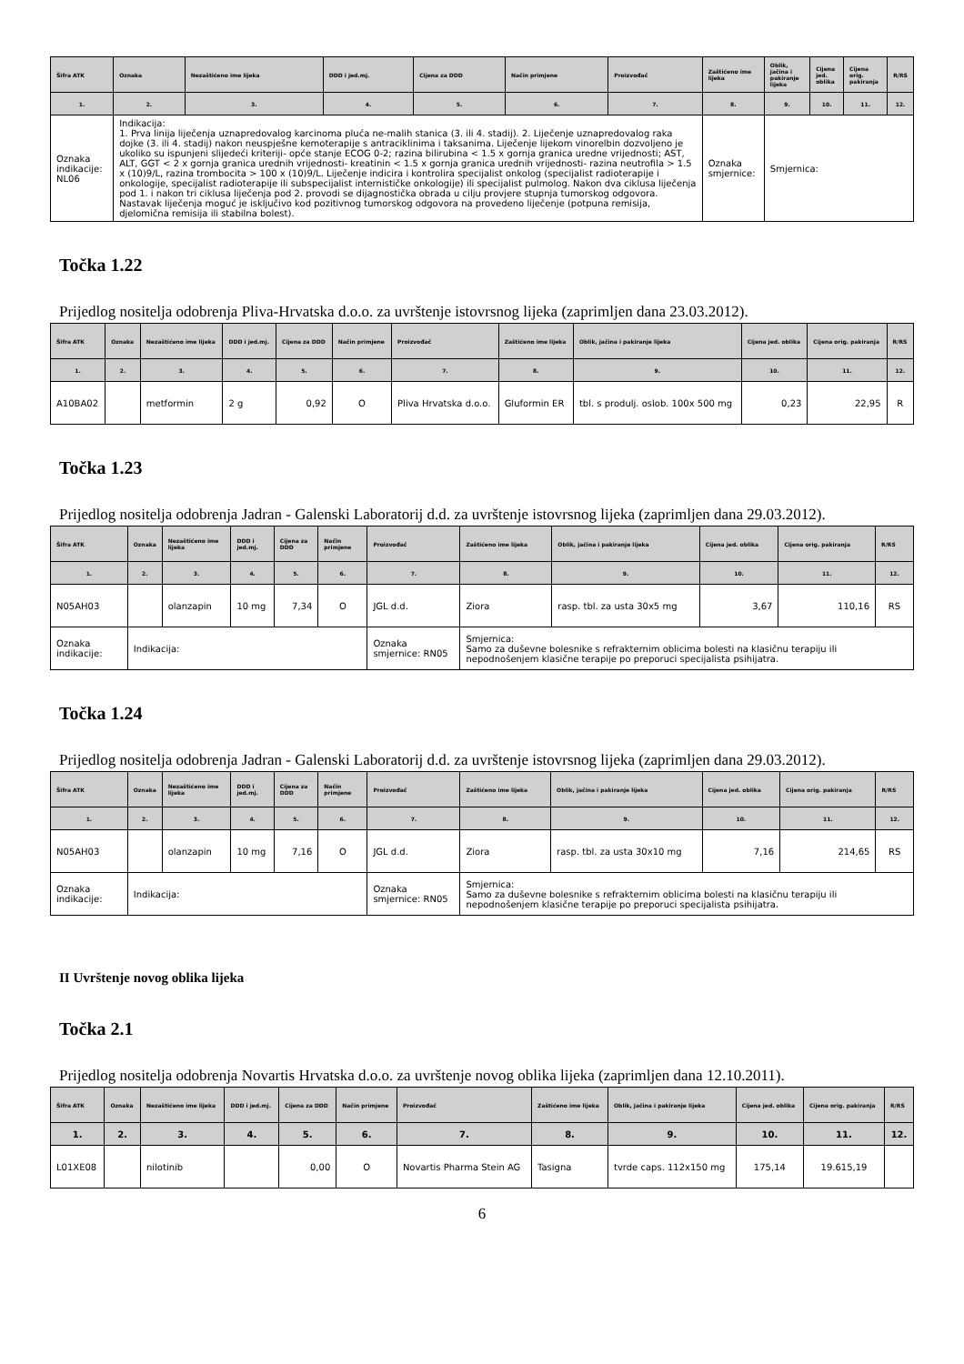| Šifra ATK | Oznaka | Nezaštićeno ime lijeka | DDD i jed.mj. | Cijena za DDD | Način primjene | Proizvođač | Zaštićeno ime lijeka | Oblik, jačina i pakiranje lijeka | Cijena jed. oblika | Cijena orig. pakiranja | R/RS |
| --- | --- | --- | --- | --- | --- | --- | --- | --- | --- | --- | --- |
| 1. | 2. | 3. | 4. | 5. | 6. | 7. | 8. | 9. | 10. | 11. | 12. |
| Oznaka indikacije: NL06 | Indikacija: 1. Prva linija liječenja uznapredovalog karcinoma pluća ne-malih stanica (3. ili 4. stadij). 2. Liječenje uznapredovalog raka dojke (3. ili 4. stadij) nakon neuspješne kemoterapije s antraciklinima i taksanima. Liječenje lijekom vinorelbin dozvoljeno je ukoliko su ispunjeni slijedeći kriteriji- opće stanje ECOG 0-2; razina bilirubina < 1.5 x gornja granica uredne vrijednosti; AST, ALT, GGT < 2 x gornja granica urednih vrijednosti- kreatinin < 1.5 x gornja granica urednih vrijednosti- razina neutrofila > 1.5 x (10)9/L, razina trombocita > 100 x (10)9/L. Liječenje indicira i kontrolira specijalist onkolog (specijalist radioterapije i onkologije, specijalist radioterapije ili subspecijalist internističke onkologije) ili specijalist pulmolog. Nakon dva ciklusa liječenja pod 1. i nakon tri ciklusa liječenja pod 2. provodi se dijagnostička obrada u cilju provjere stupnja tumorskog odgovora. Nastavak liječenja moguć je isključivo kod pozitivnog tumorskog odgovora na provedeno liječenje (potpuna remisija, djelomična remisija ili stabilna bolest). | | | | | | Oznaka smjernice: | Smjernica: | | | |
Točka 1.22
Prijedlog nositelja odobrenja Pliva-Hrvatska d.o.o. za uvrštenje istovrsnog lijeka (zaprimljen dana 23.03.2012).
| Šifra ATK | Oznaka | Nezaštićeno ime lijeka | DDD i jed.mj. | Cijena za DDD | Način primjene | Proizvođač | Zaštićeno ime lijeka | Oblik, jačina i pakiranje lijeka | Cijena jed. oblika | Cijena orig. pakiranja | R/RS |
| --- | --- | --- | --- | --- | --- | --- | --- | --- | --- | --- | --- |
| 1. | 2. | 3. | 4. | 5. | 6. | 7. | 8. | 9. | 10. | 11. | 12. |
| A10BA02 | | metformin | 2 g | 0,92 | O | Pliva Hrvatska d.o.o. | Gluformin ER | tbl. s produlj. oslob. 100x 500 mg | 0,23 | 22,95 | R |
Točka 1.23
Prijedlog nositelja odobrenja Jadran - Galenski Laboratorij d.d. za uvrštenje istovrsnog lijeka (zaprimljen dana 29.03.2012).
| Šifra ATK | Oznaka | Nezaštićeno ime lijeka | DDD i jed.mj. | Cijena za DDD | Način primjene | Proizvođač | Zaštićeno ime lijeka | Oblik, jačina i pakiranje lijeka | Cijena jed. oblika | Cijena orig. pakiranja | R/RS |
| --- | --- | --- | --- | --- | --- | --- | --- | --- | --- | --- | --- |
| 1. | 2. | 3. | 4. | 5. | 6. | 7. | 8. | 9. | 10. | 11. | 12. |
| N05AH03 | | olanzapin | 10 mg | 7,34 | O | JGL d.d. | Ziora | rasp. tbl. za usta 30x5 mg | 3,67 | 110,16 | RS |
| Oznaka indikacije: | Indikacija: | | | | | Oznaka smjernice: RN05 | Smjernica: Samo za duševne bolesnike s refrakternim oblicima bolesti na klasičnu terapiju ili nepodnošenjem klasične terapije po preporuci specijalista psihijatra. | | | | |
Točka 1.24
Prijedlog nositelja odobrenja Jadran - Galenski Laboratorij d.d. za uvrštenje istovrsnog lijeka (zaprimljen dana 29.03.2012).
| Šifra ATK | Oznaka | Nezaštićeno ime lijeka | DDD i jed.mj. | Cijena za DDD | Način primjene | Proizvođač | Zaštićeno ime lijeka | Oblik, jačina i pakiranje lijeka | Cijena jed. oblika | Cijena orig. pakiranja | R/RS |
| --- | --- | --- | --- | --- | --- | --- | --- | --- | --- | --- | --- |
| 1. | 2. | 3. | 4. | 5. | 6. | 7. | 8. | 9. | 10. | 11. | 12. |
| N05AH03 | | olanzapin | 10 mg | 7,16 | O | JGL d.d. | Ziora | rasp. tbl. za usta 30x10 mg | 7,16 | 214,65 | RS |
| Oznaka indikacije: | Indikacija: | | | | | Oznaka smjernice: RN05 | Smjernica: Samo za duševne bolesnike s refrakternim oblicima bolesti na klasičnu terapiju ili nepodnošenjem klasične terapije po preporuci specijalista psihijatra. | | | | |
II Uvrštenje novog oblika lijeka
Točka 2.1
Prijedlog nositelja odobrenja Novartis Hrvatska d.o.o. za uvrštenje novog oblika lijeka (zaprimljen dana 12.10.2011).
| Šifra ATK | Oznaka | Nezaštićeno ime lijeka | DDD i jed.mj. | Cijena za DDD | Način primjene | Proizvođač | Zaštićeno ime lijeka | Oblik, jačina i pakiranje lijeka | Cijena jed. oblika | Cijena orig. pakiranja | R/RS |
| --- | --- | --- | --- | --- | --- | --- | --- | --- | --- | --- | --- |
| 1. | 2. | 3. | 4. | 5. | 6. | 7. | 8. | 9. | 10. | 11. | 12. |
| L01XE08 | | nilotinib | | 0,00 | O | Novartis Pharma Stein AG | Tasigna | tvrde caps. 112x150 mg | 175,14 | 19.615,19 | |
6